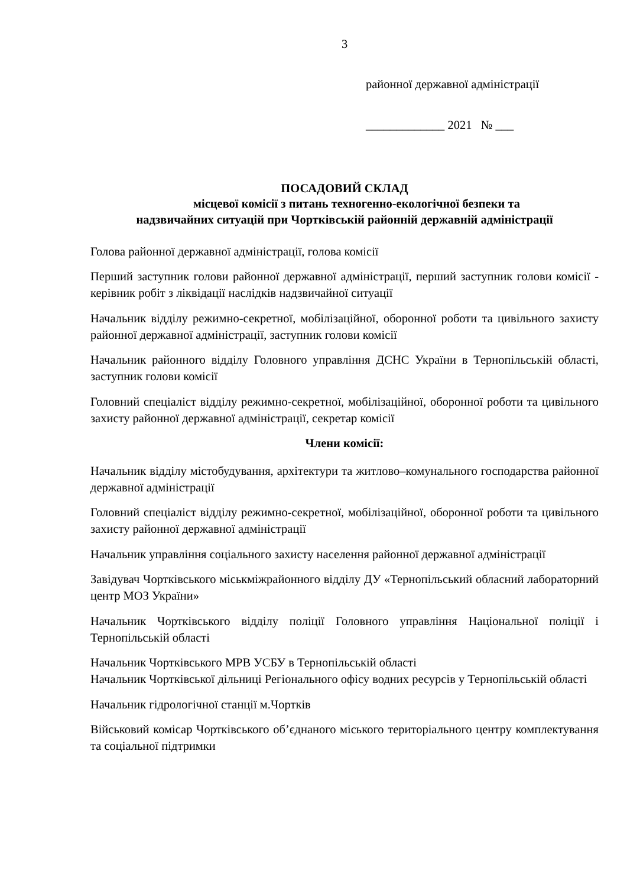3
районної державної адміністрації
_____________ 2021 № ___
ПОСАДОВИЙ СКЛАД
місцевої комісії з питань техногенно-екологічної безпеки та
надзвичайних ситуацій при Чортківській районній державній адміністрації
Голова районної державної адміністрації, голова комісії
Перший заступник голови районної державної адміністрації, перший заступник голови комісії - керівник робіт з ліквідації наслідків надзвичайної ситуації
Начальник відділу режимно-секретної, мобілізаційної, оборонної роботи та цивільного захисту районної державної адміністрації, заступник голови комісії
Начальник районного відділу Головного управління ДСНС України в Тернопільській області, заступник голови комісії
Головний спеціаліст відділу режимно-секретної, мобілізаційної, оборонної роботи та цивільного захисту районної державної адміністрації, секретар комісії
Члени комісії:
Начальник відділу містобудування, архітектури та житлово–комунального господарства районної державної адміністрації
Головний спеціаліст відділу режимно-секретної, мобілізаційної, оборонної роботи та цивільного захисту районної державної адміністрації
Начальник управління соціального захисту населення районної державної адміністрації
Завідувач Чортківського міськміжрайонного відділу ДУ «Тернопільський обласний лабораторний центр МОЗ України»
Начальник Чортківського відділу поліції Головного управління Національної поліції і Тернопільській області
Начальник Чортківського МРВ УСБУ в Тернопільській області
Начальник Чортківської дільниці Регіонального офісу водних ресурсів у Тернопільській області
Начальник гідрологічної станції м.Чортків
Військовий комісар Чортківського об’єднаного міського територіального центру комплектування та соціальної підтримки